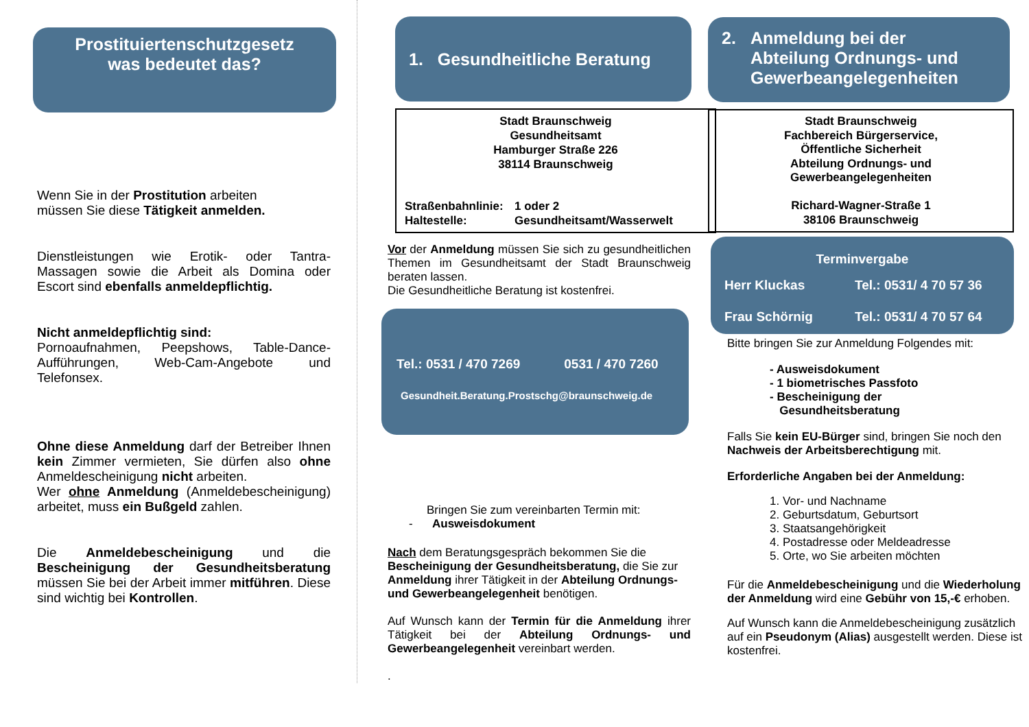Prostituiertenschutzgesetz
was bedeutet das?
Wenn Sie in der Prostitution arbeiten
müssen Sie diese Tätigkeit anmelden.
Dienstleistungen wie Erotik- oder Tantra-Massagen sowie die Arbeit als Domina oder Escort sind ebenfalls anmeldepflichtig.
Nicht anmeldepflichtig sind:
Pornoaufnahmen, Peepshows, Table-Dance-Aufführungen, Web-Cam-Angebote und Telefonsex.
Ohne diese Anmeldung darf der Betreiber Ihnen kein Zimmer vermieten, Sie dürfen also ohne Anmeldescheinigung nicht arbeiten.
Wer ohne Anmeldung (Anmeldebescheinigung) arbeitet, muss ein Bußgeld zahlen.
Die Anmeldebescheinigung und die Bescheinigung der Gesundheitsberatung müssen Sie bei der Arbeit immer mitführen. Diese sind wichtig bei Kontrollen.
1. Gesundheitliche Beratung
Stadt Braunschweig
Gesundheitsamt
Hamburger Straße 226
38114 Braunschweig
Straßenbahnlinie: 1 oder 2 Haltestelle: Gesundheitsamt/Wasserwelt
Vor der Anmeldung müssen Sie sich zu gesundheitlichen Themen im Gesundheitsamt der Stadt Braunschweig beraten lassen.
Die Gesundheitliche Beratung ist kostenfrei.
Tel.: 0531 / 470 7269 0531 / 470 7260
Gesundheit.Beratung.Prostschg@braunschweig.de
Bringen Sie zum vereinbarten Termin mit:
- Ausweisdokument
Nach dem Beratungsgespräch bekommen Sie die Bescheinigung der Gesundheitsberatung, die Sie zur Anmeldung ihrer Tätigkeit in der Abteilung Ordnungs- und Gewerbeangelegenheit benötigen.
Auf Wunsch kann der Termin für die Anmeldung ihrer Tätigkeit bei der Abteilung Ordnungs- und Gewerbeangelegenheit vereinbart werden.
.
2. Anmeldung bei der
Abteilung Ordnungs- und
Gewerbeangelegenheiten
Stadt Braunschweig
Fachbereich Bürgerservice,
Öffentliche Sicherheit
Abteilung Ordnungs- und
Gewerbeangelegenheiten
Richard-Wagner-Straße 1
38106 Braunschweig
Terminvergabe
Herr Kluckas Tel.: 0531/ 4 70 57 36 Frau Schörnig Tel.: 0531/ 4 70 57 64
Bitte bringen Sie zur Anmeldung Folgendes mit:
- Ausweisdokument
- 1 biometrisches Passfoto
- Bescheinigung der
Gesundheitsberatung
Falls Sie kein EU-Bürger sind, bringen Sie noch den Nachweis der Arbeitsberechtigung mit.
Erforderliche Angaben bei der Anmeldung:
1. Vor- und Nachname
2. Geburtsdatum, Geburtsort
3. Staatsangehörigkeit
4. Postadresse oder Meldeadresse
5. Orte, wo Sie arbeiten möchten
Für die Anmeldebescheinigung und die Wiederholung der Anmeldung wird eine Gebühr von 15,-€ erhoben.
Auf Wunsch kann die Anmeldebescheinigung zusätzlich auf ein Pseudonym (Alias) ausgestellt werden. Diese ist kostenfrei.